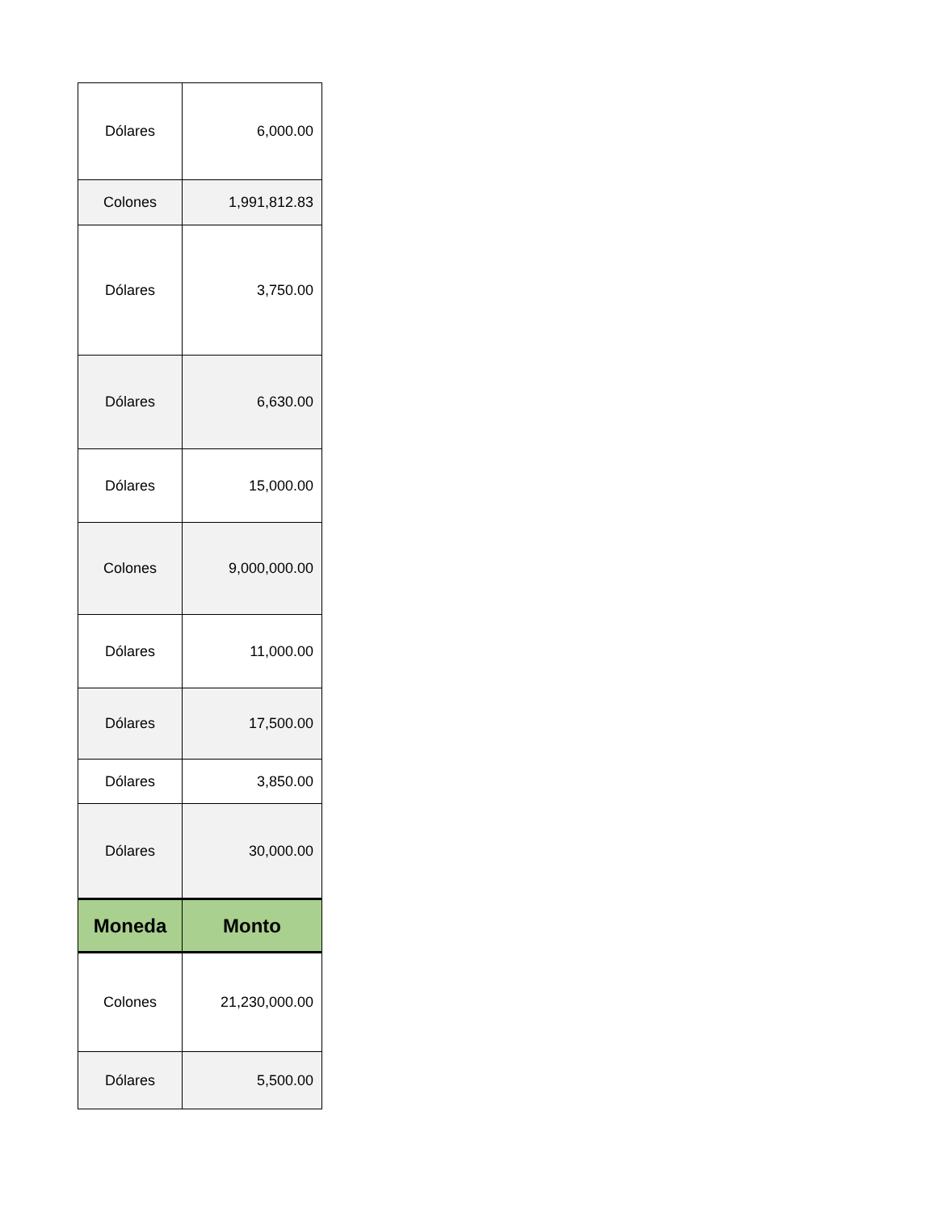| Dólares | 6,000.00 |
| Colones | 1,991,812.83 |
| Dólares | 3,750.00 |
| Dólares | 6,630.00 |
| Dólares | 15,000.00 |
| Colones | 9,000,000.00 |
| Dólares | 11,000.00 |
| Dólares | 17,500.00 |
| Dólares | 3,850.00 |
| Dólares | 30,000.00 |
| Moneda | Monto |
| Colones | 21,230,000.00 |
| Dólares | 5,500.00 |